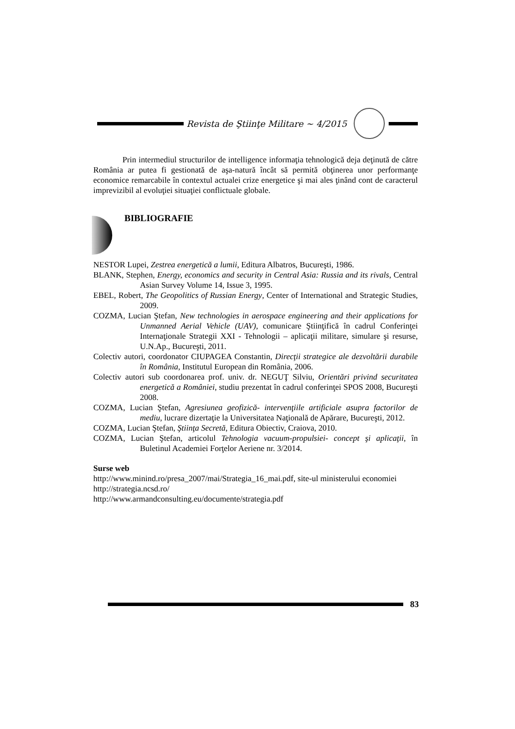Revista de Ştiinţe Militare ~ 4/2015
Prin intermediul structurilor de intelligence informaţia tehnologică deja deţinută de către România ar putea fi gestionată de aşa-natură încât să permită obţinerea unor performanţe economice remarcabile în contextul actualei crize energetice şi mai ales ţinând cont de caracterul imprevizibil al evoluţiei situaţiei conflictuale globale.
BIBLIOGRAFIE
NESTOR Lupei, Zestrea energetică a lumii, Editura Albatros, Bucureşti, 1986.
BLANK, Stephen, Energy, economics and security in Central Asia: Russia and its rivals, Central Asian Survey Volume 14, Issue 3, 1995.
EBEL, Robert, The Geopolitics of Russian Energy, Center of International and Strategic Studies, 2009.
COZMA, Lucian Ştefan, New technologies in aerospace engineering and their applications for Unmanned Aerial Vehicle (UAV), comunicare Ştiinţifică în cadrul Conferinţei Internaţionale Strategii XXI - Tehnologii – aplicaţii militare, simulare şi resurse, U.N.Ap., Bucureşti, 2011.
Colectiv autori, coordonator CIUPAGEA Constantin, Direcţii strategice ale dezvoltării durabile în România, Institutul European din România, 2006.
Colectiv autori sub coordonarea prof. univ. dr. NEGUŢ Silviu, Orientări privind securitatea energetică a României, studiu prezentat în cadrul conferinţei SPOS 2008, Bucureşti 2008.
COZMA, Lucian Ştefan, Agresiunea geofizică- intervenţiile artificiale asupra factorilor de mediu, lucrare dizertaţie la Universitatea Naţională de Apărare, Bucureşti, 2012.
COZMA, Lucian Ştefan, Ştiinţa Secretă, Editura Obiectiv, Craiova, 2010.
COZMA, Lucian Ştefan, articolul Tehnologia vacuum-propulsiei- concept şi aplicaţii, în Buletinul Academiei Forţelor Aeriene nr. 3/2014.
Surse web
http://www.minind.ro/presa_2007/mai/Strategia_16_mai.pdf, site-ul ministerului economiei
http://strategia.ncsd.ro/
http://www.armandconsulting.eu/documente/strategia.pdf
83